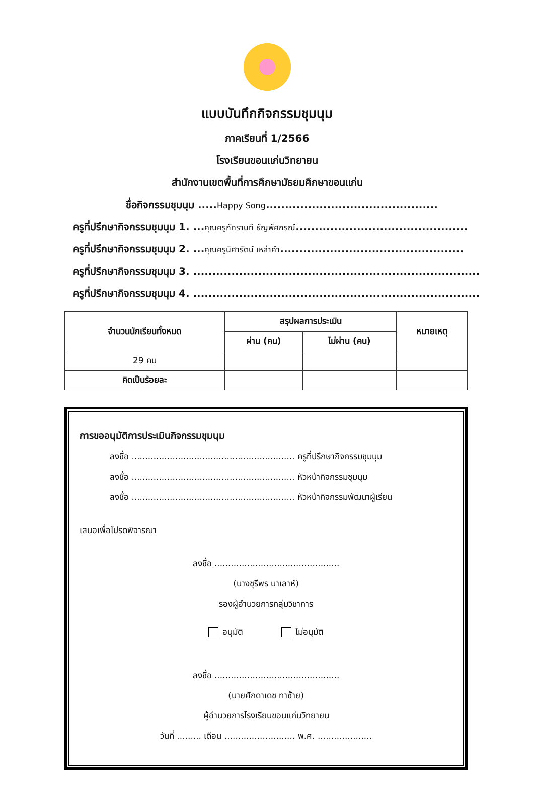แบบบันทึกกิจกรรมชุมนุม
ภาคเรียนที่ 1/2566
โรงเรียนขอนแก่นวิทยายน
สำนักงานเขตพื้นที่การศึกษามัธยมศึกษาขอนแก่น
ชื่อกิจกรรมชุมนุม .....Happy Song.............................................
ครูที่ปรึกษากิจกรรมชุมนุม 1. ...คุณครูภัทรานที ธัญพัศกรณ์.............................................
ครูที่ปรึกษากิจกรรมชุมนุม 2. ...คุณครูนิศารัตน์ เหล่าคำ................................................
ครูที่ปรึกษากิจกรรมชุมนุม 3. ...........................................................................
ครูที่ปรึกษากิจกรรมชุมนุม 4. ...........................................................................
| จำนวนนักเรียนทั้งหมด | สรุปผลการประเมิน | | หมายเหตุ |
| --- | --- | --- | --- |
| | ผ่าน (คน) | ไม่ผ่าน (คน) | |
| 29 คน | | | |
| คิดเป็นร้อยละ | | | |
การขออนุมัติการประเมินกิจกรรมชุมนุม
ลงชื่อ ............................................................ ครูที่ปรึกษากิจกรรมชุมนุม
ลงชื่อ ............................................................ หัวหน้ากิจกรรมชุมนุม
ลงชื่อ ............................................................ หัวหน้ากิจกรรมพัฒนาผู้เรียน
เสนอเพื่อโปรดพิจารณา
ลงชื่อ ..............................................
(นางชุรีพร นาเลาห์)
รองผู้อำนวยการกลุ่มวิชาการ
อนุมัติ ไม่อนุมัติ
ลงชื่อ ..............................................
(นายศักดาเดช ทาซ้าย)
ผู้อำนวยการโรงเรียนขอนแก่นวิทยายน
วันที่ ......... เดือน .......................... พ.ศ. ....................